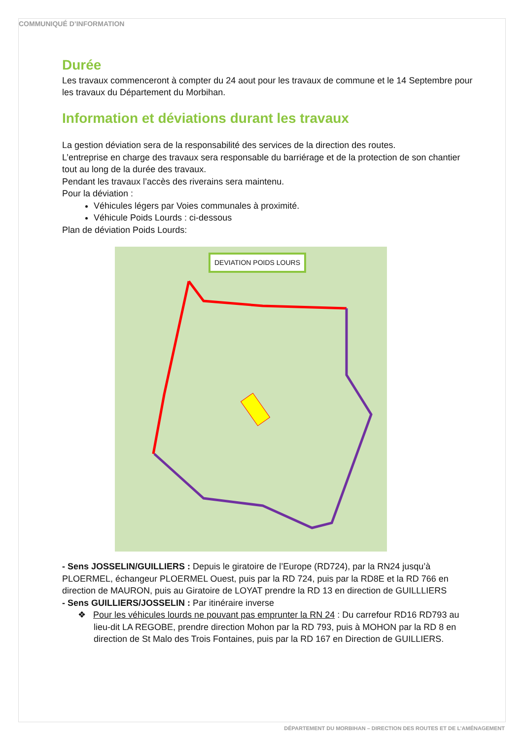COMMUNIQUÉ D’INFORMATION
Durée
Les travaux commenceront à compter du 24 aout pour les travaux de commune et le 14 Septembre pour les travaux du Département du Morbihan.
Information et déviations durant les travaux
La gestion déviation sera de la responsabilité des services de la direction des routes.
L’entreprise en charge des travaux sera responsable du barriérage et de la protection de son chantier tout au long de la durée des travaux.
Pendant les travaux l’accès des riverains sera maintenu.
Pour la déviation :
Véhicules légers par Voies communales à proximité.
Véhicule Poids Lourds : ci-dessous
Plan de déviation Poids Lourds:
DEVIATION POIDS LOURS
- Sens JOSSELIN/GUILLIERS : Depuis le giratoire de l’Europe (RD724), par la RN24 jusqu’à PLOERMEL, échangeur PLOERMEL Ouest, puis par la RD 724, puis par la RD8E et la RD 766 en direction de MAURON, puis au Giratoire de LOYAT prendre la RD 13 en direction de GUILLLIERS
- Sens GUILLIERS/JOSSELIN : Par itinéraire inverse
❖ Pour les véhicules lourds ne pouvant pas emprunter la RN 24 : Du carrefour RD16 RD793 au lieu-dit LA REGOBE, prendre direction Mohon par la RD 793, puis à MOHON par la RD 8 en direction de St Malo des Trois Fontaines, puis par la RD 167 en Direction de GUILLIERS.
DÉPARTEMENT DU MORBIHAN – DIRECTION DES ROUTES ET DE L’AMÉNAGEMENT